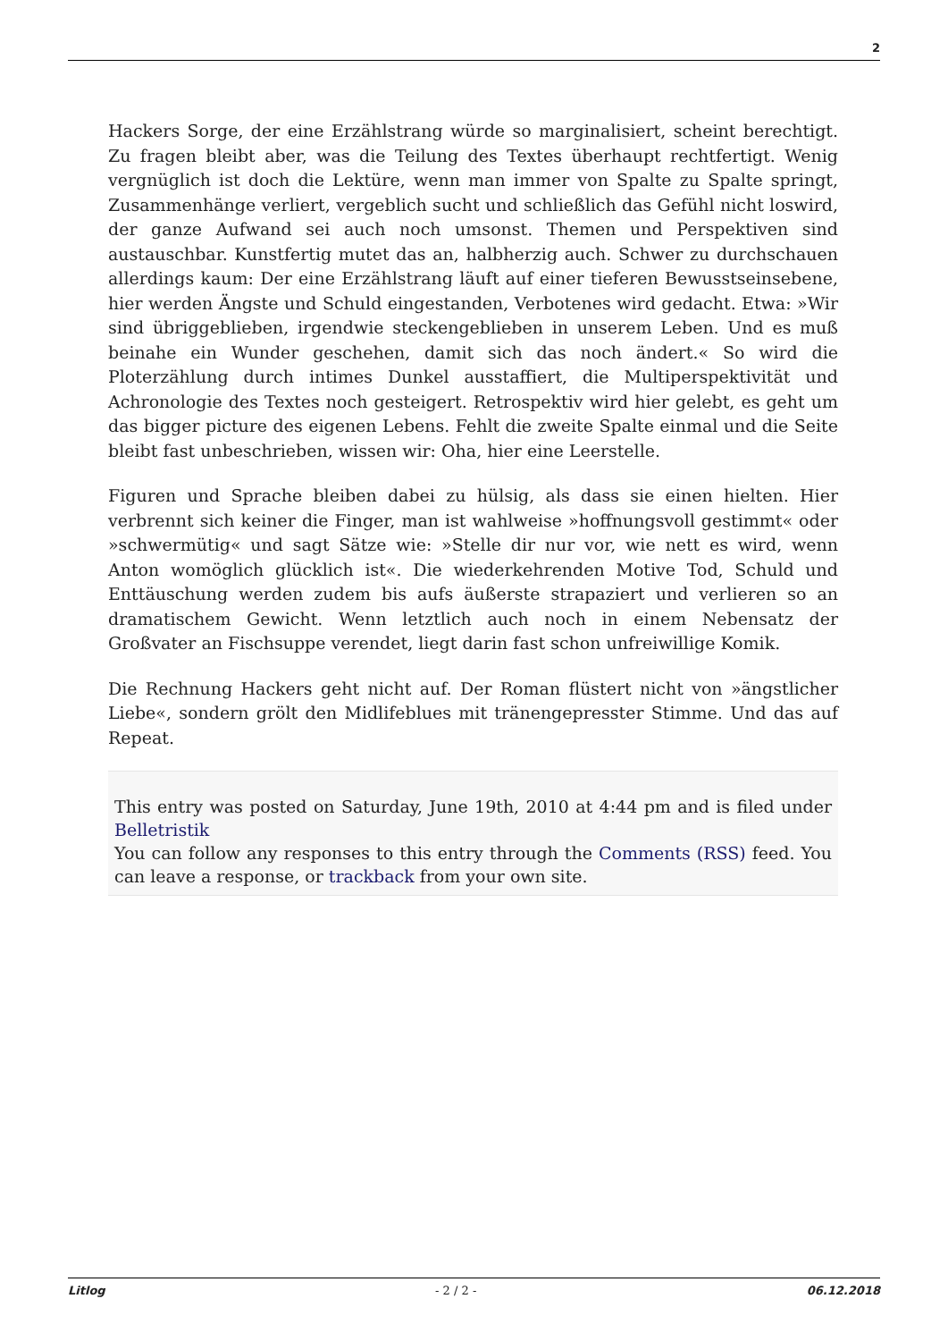2
Hackers Sorge, der eine Erzählstrang würde so marginalisiert, scheint berechtigt. Zu fragen bleibt aber, was die Teilung des Textes überhaupt rechtfertigt. Wenig vergnüglich ist doch die Lektüre, wenn man immer von Spalte zu Spalte springt, Zusammenhänge verliert, vergeblich sucht und schließlich das Gefühl nicht loswird, der ganze Aufwand sei auch noch umsonst. Themen und Perspektiven sind austauschbar. Kunstfertig mutet das an, halbherzig auch. Schwer zu durchschauen allerdings kaum: Der eine Erzählstrang läuft auf einer tieferen Bewusstseinsebene, hier werden Ängste und Schuld eingestanden, Verbotenes wird gedacht. Etwa: »Wir sind übriggeblieben, irgendwie steckengeblieben in unserem Leben. Und es muß beinahe ein Wunder geschehen, damit sich das noch ändert.« So wird die Ploterzählung durch intimes Dunkel ausstaffiert, die Multiperspektivität und Achronologie des Textes noch gesteigert. Retrospektiv wird hier gelebt, es geht um das bigger picture des eigenen Lebens. Fehlt die zweite Spalte einmal und die Seite bleibt fast unbeschrieben, wissen wir: Oha, hier eine Leerstelle.
Figuren und Sprache bleiben dabei zu hülsig, als dass sie einen hielten. Hier verbrennt sich keiner die Finger, man ist wahlweise »hoffnungsvoll gestimmt« oder »schwermütig« und sagt Sätze wie: »Stelle dir nur vor, wie nett es wird, wenn Anton womöglich glücklich ist«. Die wiederkehrenden Motive Tod, Schuld und Enttäuschung werden zudem bis aufs äußerste strapaziert und verlieren so an dramatischem Gewicht. Wenn letztlich auch noch in einem Nebensatz der Großvater an Fischsuppe verendet, liegt darin fast schon unfreiwillige Komik.
Die Rechnung Hackers geht nicht auf. Der Roman flüstert nicht von »ängstlicher Liebe«, sondern grölt den Midlifeblues mit tränengepresster Stimme. Und das auf Repeat.
This entry was posted on Saturday, June 19th, 2010 at 4:44 pm and is filed under Belletristik
You can follow any responses to this entry through the Comments (RSS) feed. You can leave a response, or trackback from your own site.
Litlog - 2 / 2 - 06.12.2018